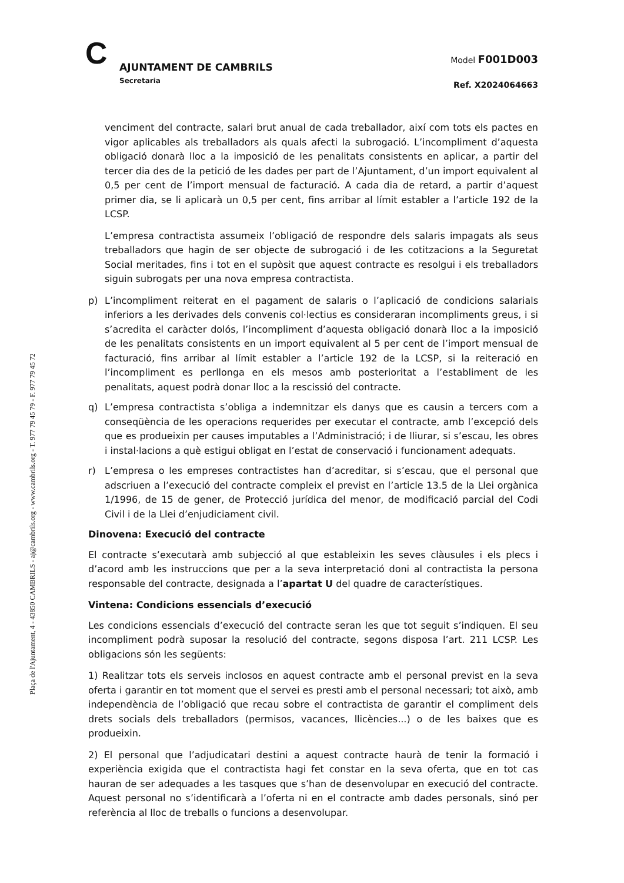Plaça de l'Ajuntament, 4 - 43850 CAMBRILS - aj@cambrils.org - www.cambrils.org - T. 977 79 45 79 - F. 977 79 45 72
C AJUNTAMENT DE CAMBRILS
Secretaria
Model F001D003
Ref. X2024064663
venciment del contracte, salari brut anual de cada treballador, així com tots els pactes en vigor aplicables als treballadors als quals afecti la subrogació. L’incompliment d’aquesta obligació donarà lloc a la imposició de les penalitats consistents en aplicar, a partir del tercer dia des de la petició de les dades per part de l’Ajuntament, d’un import equivalent al 0,5 per cent de l’import mensual de facturació. A cada dia de retard, a partir d’aquest primer dia, se li aplicarà un 0,5 per cent, fins arribar al límit establer a l’article 192 de la LCSP.
L’empresa contractista assumeix l’obligació de respondre dels salaris impagats als seus treballadors que hagin de ser objecte de subrogació i de les cotitzacions a la Seguretat Social meritades, fins i tot en el supòsit que aquest contracte es resolgui i els treballadors siguin subrogats per una nova empresa contractista.
p) L’incompliment reiterat en el pagament de salaris o l’aplicació de condicions salarials inferiors a les derivades dels convenis col·lectius es consideraran incompliments greus, i si s’acredita el caràcter dolós, l’incompliment d’aquesta obligació donarà lloc a la imposició de les penalitats consistents en un import equivalent al 5 per cent de l’import mensual de facturació, fins arribar al límit establer a l’article 192 de la LCSP, si la reiteració en l’incompliment es perllonga en els mesos amb posterioritat a l’establiment de les penalitats, aquest podrà donar lloc a la rescissió del contracte.
q) L’empresa contractista s’obliga a indemnitzar els danys que es causin a tercers com a conseqüència de les operacions requerides per executar el contracte, amb l’excepció dels que es produeixin per causes imputables a l’Administració; i de lliurar, si s’escau, les obres i instal·lacions a què estigui obligat en l’estat de conservació i funcionament adequats.
r) L’empresa o les empreses contractistes han d’acreditar, si s’escau, que el personal que adscriuen a l’execució del contracte compleix el previst en l’article 13.5 de la Llei orgànica 1/1996, de 15 de gener, de Protecció jurídica del menor, de modificació parcial del Codi Civil i de la Llei d’enjudiciament civil.
Dinovena: Execució del contracte
El contracte s’executarà amb subjecció al que estableixin les seves clàusules i els plecs i d’acord amb les instruccions que per a la seva interpretació doni al contractista la persona responsable del contracte, designada a l’apartat U del quadre de característiques.
Vintena: Condicions essencials d’execució
Les condicions essencials d’execució del contracte seran les que tot seguit s’indiquen. El seu incompliment podrà suposar la resolució del contracte, segons disposa l’art. 211 LCSP. Les obligacions són les següents:
1) Realitzar tots els serveis inclosos en aquest contracte amb el personal previst en la seva oferta i garantir en tot moment que el servei es presti amb el personal necessari; tot això, amb independència de l’obligació que recau sobre el contractista de garantir el compliment dels drets socials dels treballadors (permisos, vacances, llicències...) o de les baixes que es produeixin.
2) El personal que l’adjudicatari destini a aquest contracte haurà de tenir la formació i experiència exigida que el contractista hagi fet constar en la seva oferta, que en tot cas hauran de ser adequades a les tasques que s’han de desenvolupar en execució del contracte. Aquest personal no s’identificarà a l’oferta ni en el contracte amb dades personals, sinó per referència al lloc de treballs o funcions a desenvolupar.